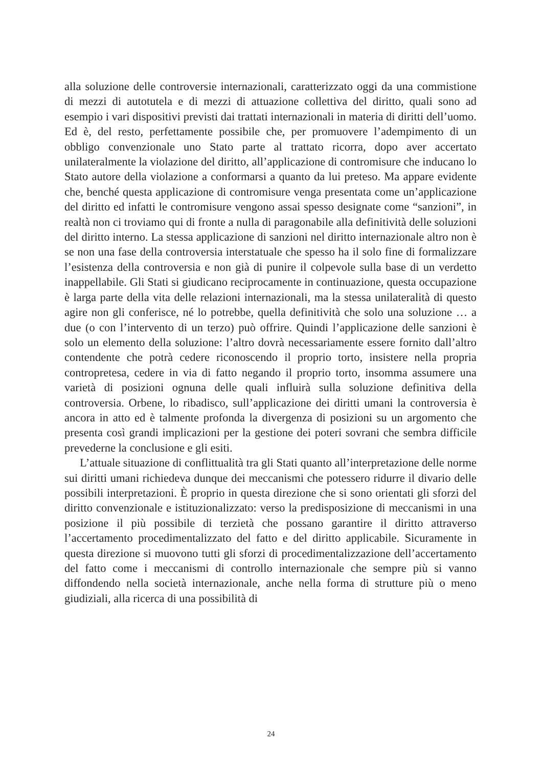alla soluzione delle controversie internazionali, caratterizzato oggi da una commistione di mezzi di autotutela e di mezzi di attuazione collettiva del diritto, quali sono ad esempio i vari dispositivi previsti dai trattati internazionali in materia di diritti dell’uomo. Ed è, del resto, perfettamente possibile che, per promuovere l’adempimento di un obbligo convenzionale uno Stato parte al trattato ricorra, dopo aver accertato unilateralmente la violazione del diritto, all’applicazione di contromisure che inducano lo Stato autore della violazione a conformarsi a quanto da lui preteso. Ma appare evidente che, benché questa applicazione di contromisure venga presentata come un’applicazione del diritto ed infatti le contromisure vengono assai spesso designate come “sanzioni”, in realtà non ci troviamo qui di fronte a nulla di paragonabile alla definitività delle soluzioni del diritto interno. La stessa applicazione di sanzioni nel diritto internazionale altro non è se non una fase della controversia interstatuale che spesso ha il solo fine di formalizzare l’esistenza della controversia e non già di punire il colpevole sulla base di un verdetto inappellabile. Gli Stati si giudicano reciprocamente in continuazione, questa occupazione è larga parte della vita delle relazioni internazionali, ma la stessa unilateralità di questo agire non gli conferisce, né lo potrebbe, quella definitività che solo una soluzione … a due (o con l’intervento di un terzo) può offrire. Quindi l’applicazione delle sanzioni è solo un elemento della soluzione: l’altro dovrà necessariamente essere fornito dall’altro contendente che potrà cedere riconoscendo il proprio torto, insistere nella propria contropretesa, cedere in via di fatto negando il proprio torto, insomma assumere una varietà di posizioni ognuna delle quali influirà sulla soluzione definitiva della controversia. Orbene, lo ribadisco, sull’applicazione dei diritti umani la controversia è ancora in atto ed è talmente profonda la divergenza di posizioni su un argomento che presenta così grandi implicazioni per la gestione dei poteri sovrani che sembra difficile prevederne la conclusione e gli esiti.
L’attuale situazione di conflittualità tra gli Stati quanto all’interpretazione delle norme sui diritti umani richiedeva dunque dei meccanismi che potessero ridurre il divario delle possibili interpretazioni. È proprio in questa direzione che si sono orientati gli sforzi del diritto convenzionale e istituzionalizzato: verso la predisposizione di meccanismi in una posizione il più possibile di terzietà che possano garantire il diritto attraverso l’accertamento procedimentalizzato del fatto e del diritto applicabile. Sicuramente in questa direzione si muovono tutti gli sforzi di procedimentalizzazione dell’accertamento del fatto come i meccanismi di controllo internazionale che sempre più si vanno diffondendo nella società internazionale, anche nella forma di strutture più o meno giudiziali, alla ricerca di una possibilità di
24